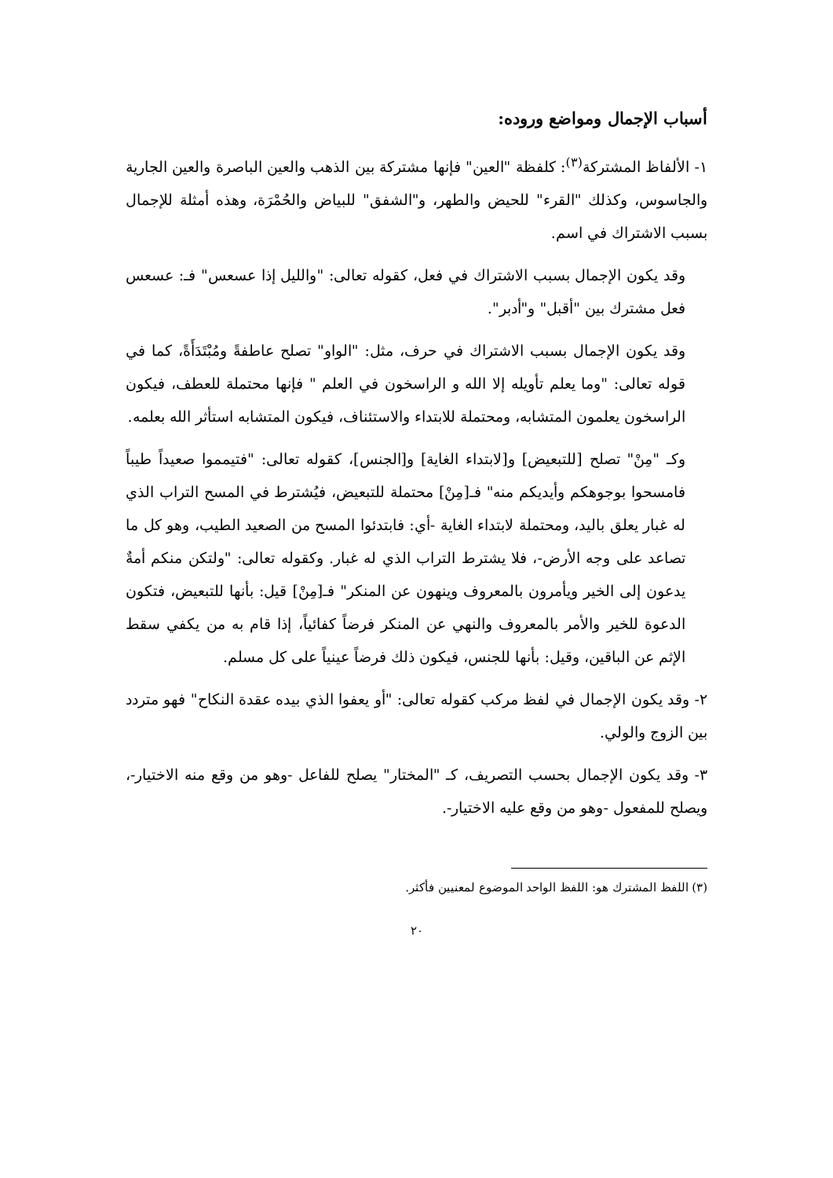أسباب الإجمال ومواضع وروده:
١- الألفاظ المشتركة<sup>(٣)</sup>: كلفظة "العين" فإنها مشتركة بين الذهب والعين الباصرة والعين الجارية والجاسوس، وكذلك "القرء" للحيض والطهر، و"الشفق" للبياض والحُمْرَة، وهذه أمثلة للإجمال بسبب الاشتراك في اسم.
وقد يكون الإجمال بسبب الاشتراك في فعل، كقوله تعالى: "والليل إذا عسعس" فـ: عسعس فعل مشترك بين "أقبل" و"أدبر".
وقد يكون الإجمال بسبب الاشتراك في حرف، مثل: "الواو" تصلح عاطفةً ومُبْتَدَأَةً، كما في قوله تعالى: "وما يعلم تأويله إلا الله و الراسخون في العلم " فإنها محتملة للعطف، فيكون الراسخون يعلمون المتشابه، ومحتملة للابتداء والاستئناف، فيكون المتشابه استأثر الله بعلمه.
وكـ "مِنْ" تصلح [للتبعيض] و[لابتداء الغاية] و[الجنس]، كقوله تعالى: "فتيمموا صعيداً طيباً فامسحوا بوجوهكم وأيديكم منه" فـ[مِنْ] محتملة للتبعيض، فيُشترط في المسح التراب الذي له غبار يعلق باليد، ومحتملة لابتداء الغاية -أي: فابتدئوا المسح من الصعيد الطيب، وهو كل ما تصاعد على وجه الأرض-، فلا يشترط التراب الذي له غبار. وكقوله تعالى: "ولتكن منكم أمةٌ يدعون إلى الخير ويأمرون بالمعروف وينهون عن المنكر" فـ[مِنْ] قيل: بأنها للتبعيض، فتكون الدعوة للخير والأمر بالمعروف والنهي عن المنكر فرضاً كفائياً، إذا قام به من يكفي سقط الإثم عن الباقين، وقيل: بأنها للجنس، فيكون ذلك فرضاً عينياً على كل مسلم.
٢- وقد يكون الإجمال في لفظ مركب كقوله تعالى: "أو يعفوا الذي بيده عقدة النكاح" فهو متردد بين الزوج والولي.
٣- وقد يكون الإجمال بحسب التصريف، كـ "المختار" يصلح للفاعل -وهو من وقع منه الاختيار-، ويصلح للمفعول -وهو من وقع عليه الاختيار-.
(٣) اللفظ المشترك هو: اللفظ الواحد الموضوع لمعنيين فأكثر.
٢٠